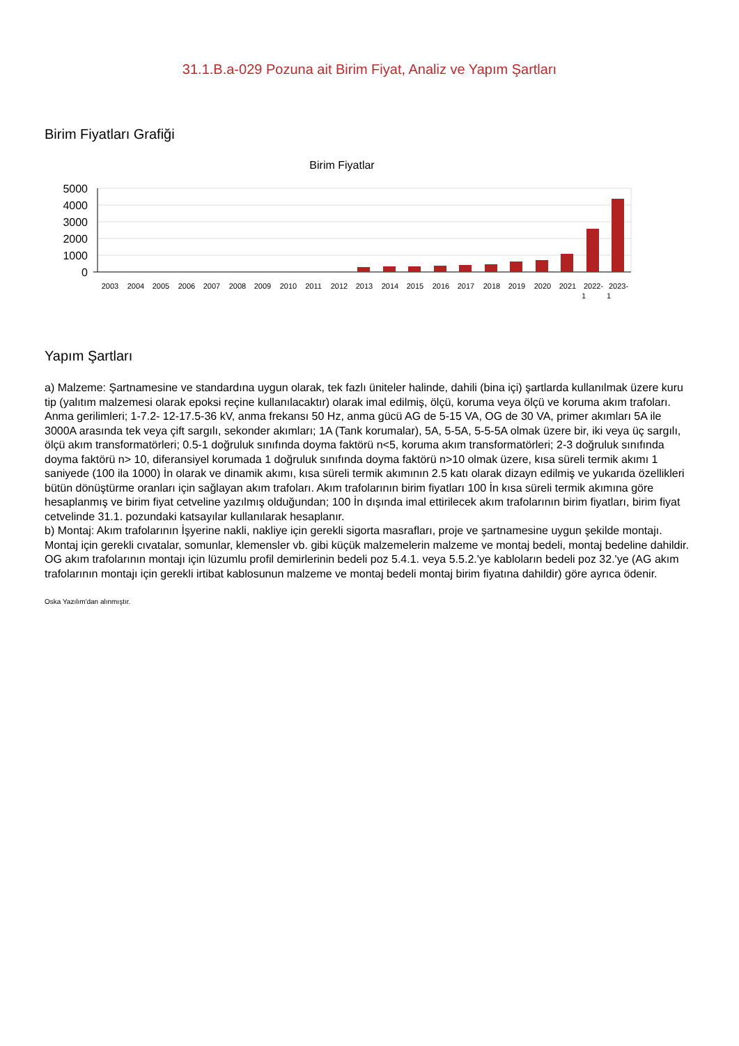31.1.B.a-029 Pozuna ait Birim Fiyat, Analiz ve Yapım Şartları
Birim Fiyatları Grafiği
Birim Fiyatlar
5000
4000
3000
2000
1000
0
2003
2004
2005
2006
2007
2008
2009
2010
2011
2012
2013
2014
2015
2016
2017
2018
2019
2020
2021
2022-
2023-
1
1
Yapım Şartları
a) Malzeme: Şartnamesine ve standardına uygun olarak, tek fazlı üniteler halinde, dahili (bina içi) şartlarda kullanılmak üzere kuru tip (yalıtım malzemesi olarak epoksi reçine kullanılacaktır) olarak imal edilmiş, ölçü, koruma veya ölçü ve koruma akım trafoları. Anma gerilimleri; 1-7.2- 12-17.5-36 kV, anma frekansı 50 Hz, anma gücü AG de 5-15 VA, OG de 30 VA, primer akımları 5A ile 3000A arasında tek veya çift sargılı, sekonder akımları; 1A (Tank korumalar), 5A, 5-5A, 5-5-5A olmak üzere bir, iki veya üç sargılı, ölçü akım transformatörleri; 0.5-1 doğruluk sınıfında doyma faktörü n<5, koruma akım transformatörleri; 2-3 doğruluk sınıfında doyma faktörü n> 10, diferansiyel korumada 1 doğruluk sınıfında doyma faktörü n>10 olmak üzere, kısa süreli termik akımı 1 saniyede (100 ila 1000) İn olarak ve dinamik akımı, kısa süreli termik akımının 2.5 katı olarak dizayn edilmiş ve yukarıda özellikleri bütün dönüştürme oranları için sağlayan akım trafoları. Akım trafolarının birim fiyatları 100 İn kısa süreli termik akımına göre hesaplanmış ve birim fiyat cetveline yazılmış olduğundan; 100 İn dışında imal ettirilecek akım trafolarının birim fiyatları, birim fiyat cetvelinde 31.1. pozundaki katsayılar kullanılarak hesaplanır.
b) Montaj: Akım trafolarının İşyerine nakli, nakliye için gerekli sigorta masrafları, proje ve şartnamesine uygun şekilde montajı. Montaj için gerekli cıvatalar, somunlar, klemensler vb. gibi küçük malzemelerin malzeme ve montaj bedeli, montaj bedeline dahildir. OG akım trafolarının montajı için lüzumlu profil demirlerinin bedeli poz 5.4.1. veya 5.5.2.'ye kabloların bedeli poz 32.'ye (AG akım trafolarının montajı için gerekli irtibat kablosunun malzeme ve montaj bedeli montaj birim fiyatına dahildir) göre ayrıca ödenir.
Oska Yazılım'dan alınmıştır.